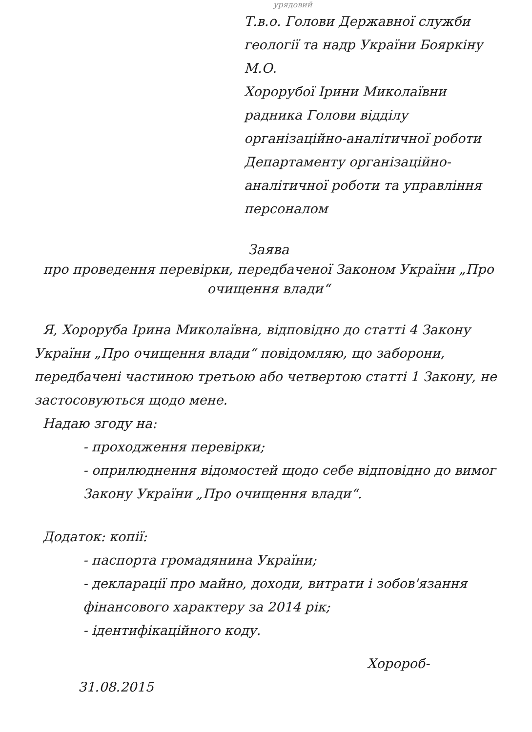урядовий
Т.в.о. Голови Державної служби геології та надр України Бояркіну М.О.
Хорорубої Ірини Миколаївни радника Голови відділу організаційно-аналітичної роботи Департаменту організаційно-аналітичної роботи та управління персоналом
Заява
про проведення перевірки, передбаченої Законом України „Про очищення влади“
Я, Хорорубa Ірина Миколаївна, відповідно до статті 4 Закону України „Про очищення влади“ повідомляю, що заборони, передбачені частиною третьою або четвертою статті 1 Закону, не застосовуються щодо мене.
Надаю згоду на:
- проходження перевірки;
- оприлюднення відомостей щодо себе відповідно до вимог Закону України „Про очищення влади“.
Додаток: копії:
- паспорта громадянина України;
- декларації про майно, доходи, витрати і зобов'язання фінансового характеру за 2014 рік;
- ідентифікаційного коду.
Хоророб-
31.08.2015